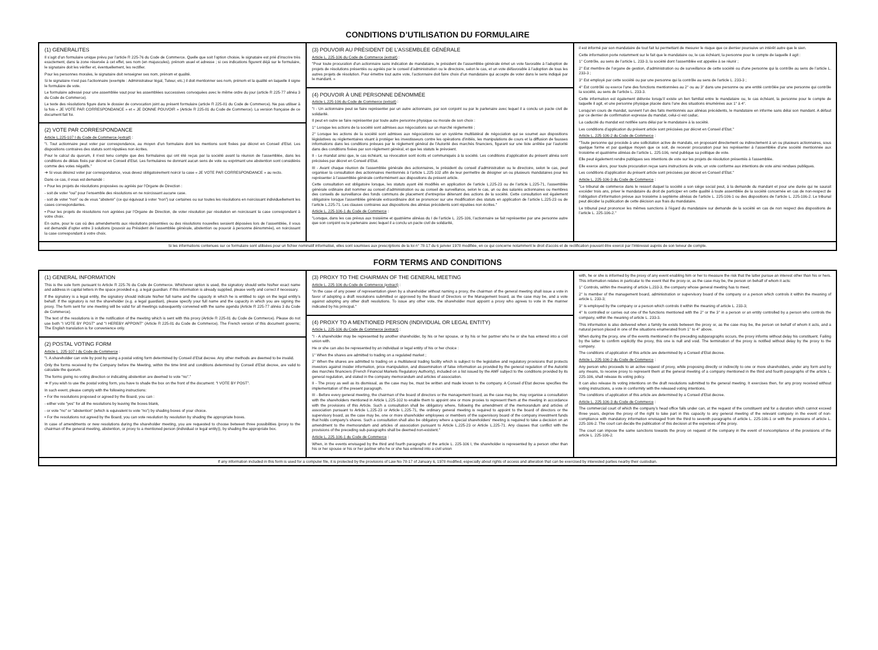CONDITIONS D’UTILISATION DU FORMULAIRE
(1) GENERALITES
Il s’agit d’un formulaire unique prévu par l’article R 225-76 du Code de Commerce. Quelle que soit l’option choisie, le signataire est prié d’inscrire très exactement, dans la zone réservée à cet effet, ses nom (en majuscules), prénom usuel et adresse ; si ces indications figurent déjà sur le formulaire, le signataire doit les vérifier et, éventuellement, les rectifier.
Pour les personnes morales, le signataire doit renseigner ses nom, prénom et qualité.
Si le signataire n’est pas l’actionnaire (exemple : Administrateur légal, Tuteur, etc.) il doit mentionner ses nom, prénom et la qualité en laquelle il signe le formulaire de vote.
Le formulaire adressé pour une assemblée vaut pour les assemblées successives convoquées avec le même ordre du jour (article R 225-77 alinéa 3 du Code de Commerce).
Le texte des résolutions figure dans le dossier de convocation joint au présent formulaire (article R 225-81 du Code de Commerce). Ne pas utiliser à la fois « JE VOTE PAR CORRESPONDANCE » et « JE DONNE POUVOIR » (Article R 225-81 du Code de Commerce). La version française de ce document fait foi.
(2) VOTE PAR CORRESPONDANCE
Article L.225-107 I du Code de Commerce (extrait) :
"I. Tout actionnaire peut voter par correspondance, au moyen d’un formulaire dont les mentions sont fixées par décret en Conseil d’Etat. Les dispositions contraires des statuts sont réputées non écrites.
Pour le calcul du quorum, il n’est tenu compte que des formulaires qui ont été reçus par la société avant la réunion de l’assemblée, dans les conditions de délais fixés par décret en Conseil d’Etat. Les formulaires ne donnant aucun sens de vote ou exprimant une abstention sont considérés comme des votes négatifs."
➔ Si vous désirez voter par correspondance, vous devez obligatoirement noircir la case « JE VOTE PAR CORRESPONDANCE » au recto.
Dans ce cas, il vous est demandé :
• Pour les projets de résolutions proposées ou agréés par l’Organe de Direction :
- soit de voter “oui” pour l’ensemble des résolutions en ne noircissant aucune case.
- soit de voter “non” ou de vous “abstenir” (ce qui équivaut à voter “non”) sur certaines ou sur toutes les résolutions en noircissant individuellement les cases correspondantes.
• Pour les projets de résolutions non agréées par l’Organe de Direction, de voter résolution par résolution en noircissant la case correspondant à votre choix.
En outre, pour le cas où des amendements aux résolutions présentées ou des résolutions nouvelles seraient déposées lors de l’assemblée, il vous est demandé d’opter entre 3 solutions (pouvoir au Président de l’assemblée générale, abstention ou pouvoir à personne dénommée), en noircissant la case correspondant à votre choix.
(3) POUVOIR AU PRÉSIDENT DE L’ASSEMBLÉE GÉNÉRALE
Article L. 225-106 du Code de Commerce (extrait) :
"Pour toute procuration d’un actionnaire sans indication de mandataire, le président de l’assemblée générale émet un vote favorable à l’adoption de projets de résolutions présentés ou agréés par le conseil d’administration ou le directoire, selon le cas, et un vote défavorable à l’adoption de tous les autres projets de résolution. Pour émettre tout autre vote, l’actionnaire doit faire choix d’un mandataire qui accepte de voter dans le sens indiqué par le mandant. »
(4) POUVOIR À UNE PERSONNE DÉNOMMÉE
Article L.225-106 du Code de Commerce (extrait) :
"I - Un actionnaire peut se faire représenter par un autre actionnaire, par son conjoint ou par le partenaire avec lequel il a conclu un pacte civil de solidarité.
Il peut en outre se faire représenter par toute autre personne physique ou morale de son choix :
1° Lorsque les actions de la société sont admises aux négociations sur un marché réglementé ;
2° Lorsque les actions de la société sont admises aux négociations sur un système multilatéral de négociation qui se soumet aux dispositions législatives ou réglementaires visant à protéger les investisseurs contre les opérations d’initiés, les manipulations de cours et la diffusion de fausses informations dans les conditions prévues par le règlement général de l’Autorité des marchés financiers, figurant sur une liste arrêtée par l’autorité dans des conditions fixées par son règlement général, et que les statuts le prévoient.
II - Le mandat ainsi que, le cas échéant, sa révocation sont écrits et communiqués à la société. Les conditions d’application du présent alinéa sont précisées par décret en Conseil d’Etat.
III - Avant chaque réunion de l’assemblée générale des actionnaires, le président du conseil d’administration ou le directoire, selon le cas, peut organiser la consultation des actionnaires mentionnés à l’article L.225-102 afin de leur permettre de désigner un ou plusieurs mandataires pour les représenter à l’assemblée générale conformément aux dispositions du présent article.
Cette consultation est obligatoire lorsque, les statuts ayant été modifiés en application de l’article L.225-23 ou de l’article L.225-71, l’assemblée générale ordinaire doit nommer au conseil d’administration ou au conseil de surveillance, selon le cas, un ou des salariés actionnaires ou membres des conseils de surveillance des fonds communs de placement d’entreprise détenant des actions de la société. Cette consultation est également obligatoire lorsque l’assemblée générale extraordinaire doit se prononcer sur une modification des statuts en application de l’article L.225-23 ou de l’article L.225-71. Les clauses contraires aux dispositions des alinéas précédents sont réputées non écrites."
Article L. 225-106-1 du Code de Commerce :
"Lorsque, dans les cas prévus aux troisième et quatrième alinéas du I de l’article L. 225-106, l’actionnaire se fait représenter par une personne autre que son conjoint ou le partenaire avec lequel il a conclu un pacte civil de solidarité,
il est informé par son mandataire de tout fait lui permettant de mesurer le risque que ce dernier poursuive un intérêt autre que le sien.
Cette information porte notamment sur le fait que le mandataire ou, le cas échéant, la personne pour le compte de laquelle il agit :
1° Contrôle, au sens de l’article L. 233-3, la société dont l’assemblée est appelée à se réunir ;
2° Est membre de l’organe de gestion, d’administration ou de surveillance de cette société ou d’une personne qui la contrôle au sens de l’article L. 233-3 ;
3° Est employé par cette société ou par une personne qui la contrôle au sens de l’article L. 233-3 ;
4° Est contrôlé ou exerce l’une des fonctions mentionnées au 2° ou au 3° dans une personne ou une entité contrôlée par une personne qui contrôle la société, au sens de l’article L. 233-3.
Cette information est également délivrée lorsqu’il existe un lien familial entre le mandataire ou, le cas échéant, la personne pour le compte de laquelle il agit, et une personne physique placée dans l’une des situations énumérées aux 1° à 4°.
Lorsqu’en cours de mandat, survient l’un des faits mentionnés aux alinéas précédents, le mandataire en informe sans délai son mandant. A défaut par ce dernier de confirmation expresse du mandat, celui-ci est caduc.
La caducité du mandat est notifiée sans délai par le mandataire à la société.
Les conditions d’application du présent article sont précisées par décret en Conseil d’Etat."
Article L. 225-106-2 du Code de Commerce :
"Toute personne qui procède à une sollicitation active de mandats, en proposant directement ou indirectement à un ou plusieurs actionnaires, sous quelque forme et par quelque moyen que ce soit, de recevoir procuration pour les représenter à l’assemblée d’une société mentionnée aux troisième et quatrième alinéas de l’article L. 225-106, rend publique sa politique de vote.
Elle peut également rendre publiques ses intentions de vote sur les projets de résolution présentés à l’assemblée.
Elle exerce alors, pour toute procuration reçue sans instructions de vote, un vote conforme aux intentions de vote ainsi rendues publiques.
Les conditions d’application du présent article sont précisées par décret en Conseil d’Etat."
Article L. 225-106-3 du Code de Commerce :
"Le tribunal de commerce dans le ressort duquel la société a son siège social peut, à la demande du mandant et pour une durée qui ne saurait excéder trois ans, priver le mandataire du droit de participer en cette qualité à toute assemblée de la société concernée en cas de non-respect de l’obligation d’information prévue aux troisième à septième alinéas de l’article L. 225-106-1 ou des dispositions de l’article L. 225-106-2. Le tribunal peut décider la publication de cette décision aux frais du mandataire.
Le tribunal peut prononcer les mêmes sanctions à l’égard du mandataire sur demande de la société en cas de non respect des dispositions de l’article L. 225-106-2."
Si les informations contenues sur ce formulaire sont utilisées pour un fichier nominatif informatisé, elles sont soumises aux prescriptions de la loi n° 78-17 du 6 janvier 1978 modifiée, en ce qui concerne notamment le droit d’accès et de rectification pouvant être exercé par l’intéressé auprès de son teneur de compte.
FORM TERMS AND CONDITIONS
(1) GENERAL INFORMATION
This is the sole form pursuant to Article R 225-76 du Code de Commerce. Whichever option is used, the signatory should write his/her exact name and address in capital letters in the space provided e.g. a legal guardian: if this information is already supplied, please verify and correct if necessary.
If the signatory is a legal entity, the signatory should indicate his/her full name and the capacity in which he is entitled to sign on the legal entity’s behalf. If the signatory is not the shareholder (e.g. a legal guardian), please specify your full name and the capacity in which you are signing the proxy. The form sent for one meeting will be valid for all meetings subsequently convened with the same agenda (Article R 225-77 alinéa 3 du Code de Commerce).
The text of the resolutions is in the notification of the meeting which is sent with this proxy (Article R 225-81 du Code de Commerce). Please do not use both "I VOTE BY POST" and "I HEREBY APPOINT" (Article R 225-81 du Code de Commerce). The French version of this document governs; The English translation is for convenience only.
(2) POSTAL VOTING FORM
Article L. 225-107 I du Code de Commerce :
"I. A shareholder can vote by post by using a postal voting form determined by Conseil d’Etat decree. Any other methods are deemed to be invalid.
Only the forms received by the Company before the Meeting, within the time limit and conditions determined by Conseil d’Etat decree, are valid to calculate the quorum.
The forms giving no voting direction or indicating abstention are deemed to vote “no”."
➔ If you wish to use the postal voting form, you have to shade the box on the front of the document: “I VOTE BY POST”.
In such event, please comply with the following instructions:
• For the resolutions proposed or agreed by the Board, you can :
- either vote "yes" for all the resolutions by leaving the boxes blank,
- or vote "no" or "abstention" (which is equivalent to vote “no”) by shading boxes of your choice.
• For the resolutions not agreed by the Board, you can vote resolution by resolution by shading the appropriate boxes.
In case of amendments or new resolutions during the shareholder meeting, you are requested to choose between three possibilities (proxy to the chairman of the general meeting, abstention, or proxy to a mentioned person (individual or legal entity)), by shading the appropriate box.
(3) PROXY TO THE CHAIRMAN OF THE GENERAL MEETING
Article L. 225-106 du Code de Commerce (extract) :
"In the case of any power of representation given by a shareholder without naming a proxy, the chairman of the general meeting shall issue a vote in favor of adopting a draft resolutions submitted or approved by the Board of Directors or the Management board, as the case may be, and a vote against adopting any other draft resolutions. To issue any other vote, the shareholder must appoint a proxy who agrees to vote in the manner indicated by his principal."
(4) PROXY TO A MENTIONED PERSON (INDIVIDUAL OR LEGAL ENTITY)
Article L. 225-106 du Code de Commerce (extract) :
"I - A shareholder may be represented by another shareholder, by his or her spouse, or by his or her partner who he or she has entered into a civil union with.
He or she can also be represented by an individual or legal entity of his or her choice :
1° When the shares are admitted to trading on a regulated market ;
2° When the shares are admitted to trading on a multilateral trading facility which is subject to the legislative and regulatory provisions that protects investors against insider information, price manipulation, and dissemination of false information as provided by the general regulation of the Autorité des marchés financiers (French Financial Markets Regulatory Authority), included on a list issued by the AMF subject to the conditions provided by its general regulation, and stated in the company memorandum and articles of association.
II - The proxy as well as its dismissal, as the case may be, must be written and made known to the company. A Conseil d’Etat decree specifies the implementation of the present paragraph.
III - Before every general meeting, the chairman of the board of directors or the management board, as the case may be, may organise a consultation with the shareholders mentioned in Article L.225-102 to enable them to appoint one or more proxies to represent them at the meeting in accordance with the provisions of this Article. Such a consultation shall be obligatory where, following the amendment of the memorandum and articles of association pursuant to Article L.225-23 or Article L.225-71, the ordinary general meeting is required to appoint to the board of directors or the supervisory board, as the case may be, one or more shareholder employees or members of the supervisory board of the company investment funds that holds company’s shares. Such a consultation shall also be obligatory where a special shareholders' meeting is required to take a decision on an amendment to the memorandum and articles of association pursuant to Article L.225-23 or Article L.225-71. Any clauses that conflict with the provisions of the preceding sub-paragraphs shall be deemed non-existent."
Article L. 225-106-1 du Code de Commerce :
When, in the events envisaged by the third and fourth paragraphs of the article L. 225-106 I, the shareholder is represented by a person other than his or her spouse or his or her partner who he or she has entered into a civil union
with, he or she is informed by the proxy of any event enabling him or her to measure the risk that the latter pursue an interest other than his or hers. This information relates in particular to the event that the proxy or, as the case may be, the person on behalf of whom it acts:
1° Controls, within the meaning of article L.233-3, the company whose general meeting has to meet;
2° Is member of the management board, administration or supervisory board of the company or a person which controls it within the meaning of article L. 233-3;
3° Is employed by the company or a person which controls it within the meaning of article L. 233-3;
4° Is controlled or carries out one of the functions mentioned with the 2° or the 3° in a person or an entity controlled by a person who controls the company, within the meaning of article L. 233-3.
This information is also delivered when a family tie exists between the proxy or, as the case may be, the person on behalf of whom it acts, and a natural person placed in one of the situations enumerated from 1° to 4° above.
When during the proxy, one of the events mentioned in the preceding subparagraphs occurs, the proxy informs without delay his constituent. Failing by the latter to confirm explicitly the proxy, this one is null and void. The termination of the proxy is notified without delay by the proxy to the company.
The conditions of application of this article are determined by a Conseil d’Etat decree.
Article L. 225-106-2 du Code de Commerce :
Any person who proceeds to an active request of proxy, while proposing directly or indirectly to one or more shareholders, under any form and by any means, to receive proxy to represent them at the general meeting of a company mentioned in the third and fourth paragraphs of the article L. 225-106, shall release its voting policy.
It can also release its voting intentions on the draft resolutions submitted to the general meeting. It exercises then, for any proxy received without voting instructions, a vote in conformity with the released voting intentions.
The conditions of application of this article are determined by a Conseil d’Etat decree.
Article L. 225-106-3 du Code de Commerce :
The commercial court of which the company’s head office falls under can, at the request of the constituent and for a duration which cannot exceed three years, deprive the proxy of the right to take part in this capacity to any general meeting of the relevant company in the event of non-compliance with mandatory information envisaged from the third to seventh paragraphs of article L. 225-106-1 or with the provisions of article L. 225-106-2. The court can decide the publication of this decision at the expenses of the proxy.
The court can impose the same sanctions towards the proxy on request of the company in the event of noncompliance of the provisions of the article L. 225-106-2.
If any information included in this form is used for a computer file, it is protected by the provisions of Law No 78-17 of January 6, 1978 modified, especially about rights of access and alteration that can be exercised by interested parties nearby their custodian.